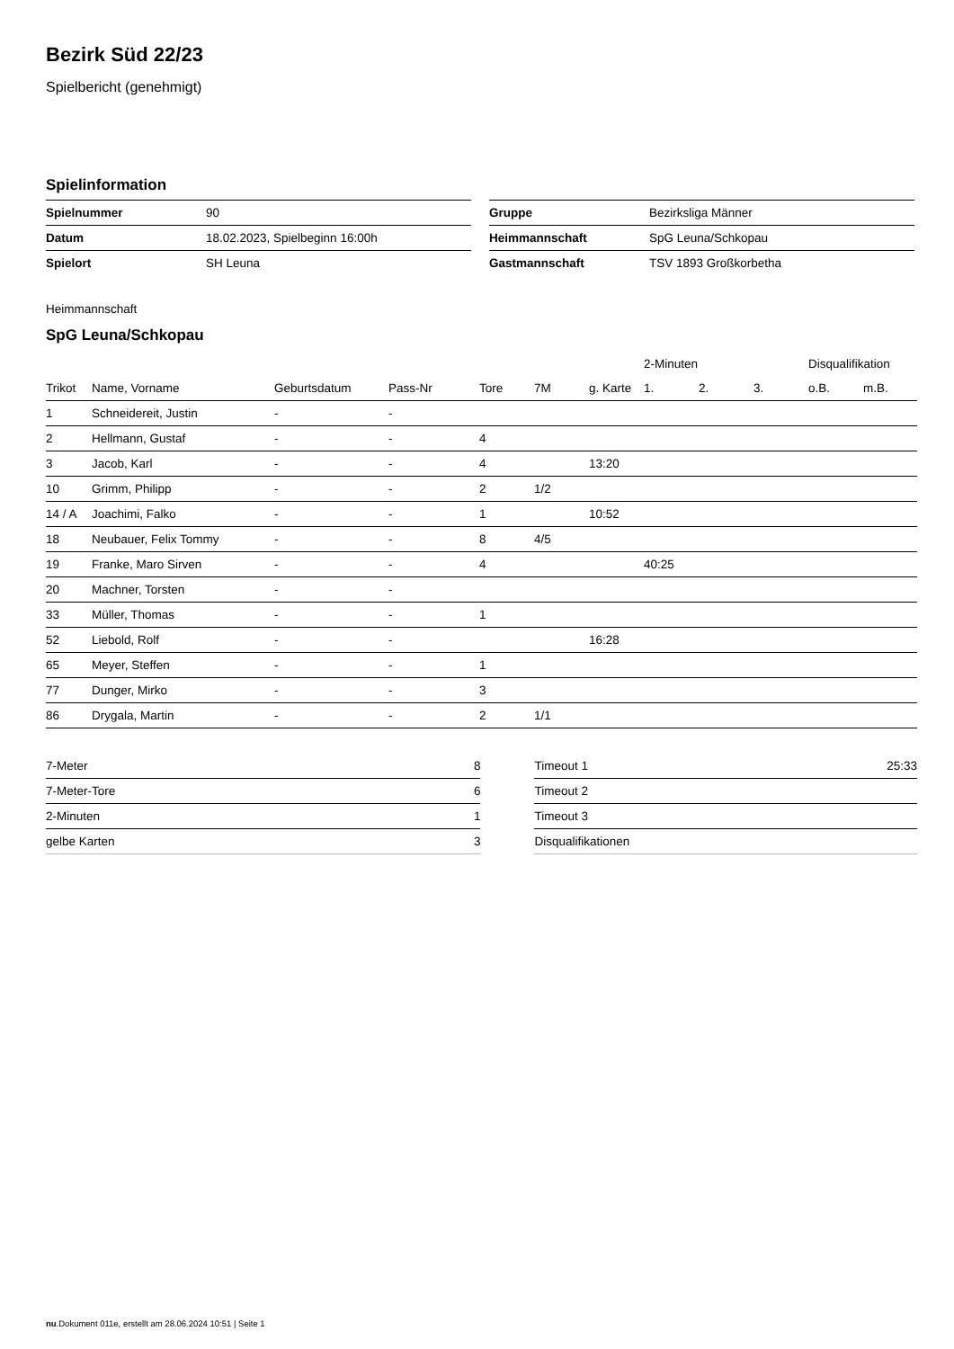Bezirk Süd 22/23
Spielbericht (genehmigt)
Spielinformation
| Spielnummer | 90 |
| Datum | 18.02.2023, Spielbeginn 16:00h |
| Spielort | SH Leuna |
| Gruppe | Bezirksliga Männer |
| Heimmannschaft | SpG Leuna/Schkopau |
| Gastmannschaft | TSV 1893 Großkorbetha |
Heimmannschaft
SpG Leuna/Schkopau
| | | | | | | | 2-Minuten | | | Disqualifikation | |
| --- | --- | --- | --- | --- | --- | --- | --- | --- | --- | --- | --- |
| Trikot | Name, Vorname | Geburtsdatum | Pass-Nr | Tore | 7M | g. Karte | 1. | 2. | 3. | o.B. | m.B. |
| 1 | Schneidereit, Justin | - | - | | | | | | | | |
| 2 | Hellmann, Gustaf | - | - | 4 | | | | | | | |
| 3 | Jacob, Karl | - | - | 4 | | 13:20 | | | | | |
| 10 | Grimm, Philipp | - | - | 2 | 1/2 | | | | | | |
| 14 / A | Joachimi, Falko | - | - | 1 | | 10:52 | | | | | |
| 18 | Neubauer, Felix Tommy | - | - | 8 | 4/5 | | | | | | |
| 19 | Franke, Maro Sirven | - | - | 4 | | | 40:25 | | | | |
| 20 | Machner, Torsten | - | - | | | | | | | | |
| 33 | Müller, Thomas | - | - | 1 | | | | | | | |
| 52 | Liebold, Rolf | - | - | | | 16:28 | | | | | |
| 65 | Meyer, Steffen | - | - | 1 | | | | | | | |
| 77 | Dunger, Mirko | - | - | 3 | | | | | | | |
| 86 | Drygala, Martin | - | - | 2 | 1/1 | | | | | | |
| 7-Meter | 8 |
| 7-Meter-Tore | 6 |
| 2-Minuten | 1 |
| gelbe Karten | 3 |
| Timeout 1 | 25:33 |
| Timeout 2 | |
| Timeout 3 | |
| Disqualifikationen | |
nu.Dokument 011e, erstellt am 28.06.2024 10:51 | Seite 1